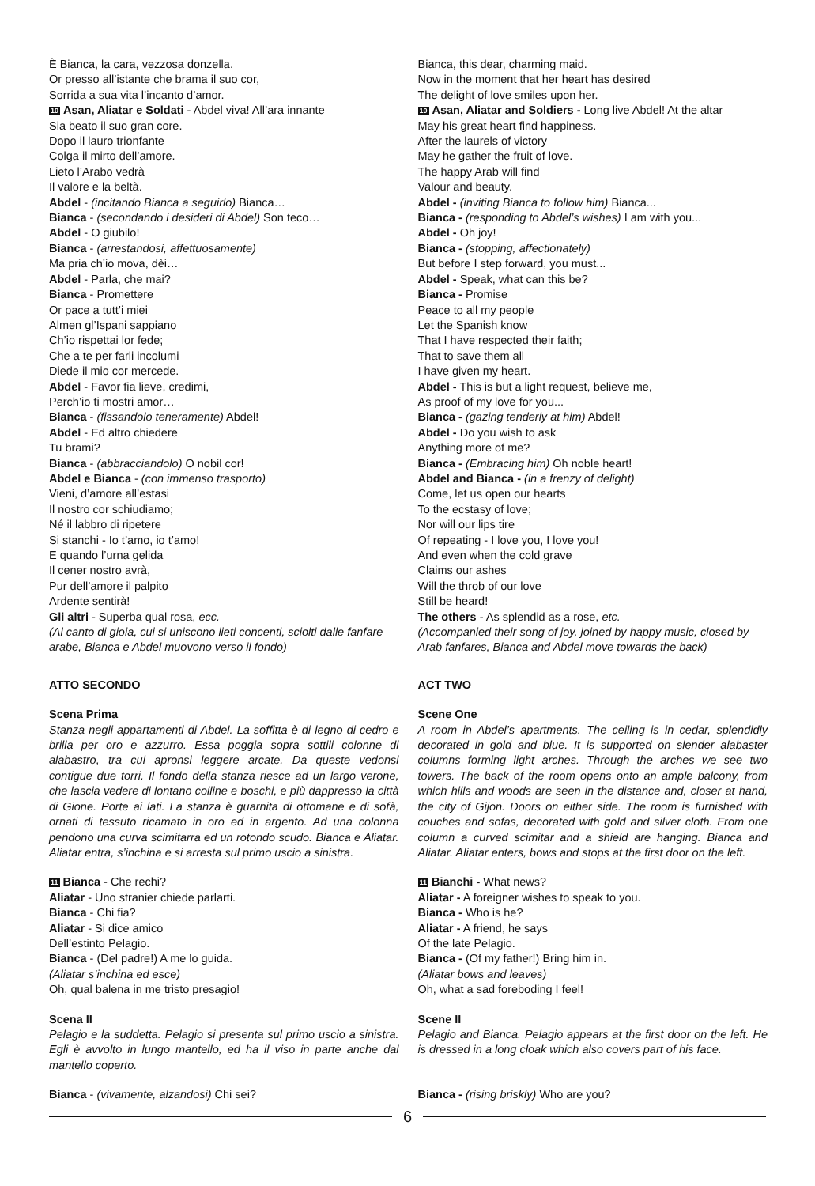È Bianca, la cara, vezzosa donzella.
Or presso all’istante che brama il suo cor,
Sorrida a sua vita l’incanto d’amor.
10 Asan, Aliatar e Soldati - Abdel viva! All’ara innante
Sia beato il suo gran core.
Dopo il lauro trionfante
Colga il mirto dell’amore.
Lieto l’Arabo vedrà
Il valore e la beltà.
Abdel - (incitando Bianca a seguirlo) Bianca…
Bianca - (secondando i desideri di Abdel) Son teco…
Abdel - O giubilo!
Bianca - (arrestandosi, affettuosamente)
Ma pria ch’io mova, dèi…
Abdel - Parla, che mai?
Bianca - Promettere
Or pace a tutt’i miei
Almen gl’Ispani sappiano
Ch’io rispettai lor fede;
Che a te per farli incolumi
Diede il mio cor mercede.
Abdel - Favor fia lieve, credimi,
Perch’io ti mostri amor…
Bianca - (fissandolo teneramente) Abdel!
Abdel - Ed altro chiedere
Tu brami?
Bianca - (abbracciandolo) O nobil cor!
Abdel e Bianca - (con immenso trasporto)
Vieni, d’amore all’estasi
Il nostro cor schiudiamo;
Né il labbro di ripetere
Si stanchi - Io t’amo, io t’amo!
E quando l’urna gelida
Il cener nostro avrà,
Pur dell’amore il palpito
Ardente sentirà!
Gli altri - Superba qual rosa, ecc.
(Al canto di gioia, cui si uniscono lieti concenti, sciolti dalle fanfare arabe, Bianca e Abdel muovono verso il fondo)
ATTO SECONDO
Scena Prima
Stanza negli appartamenti di Abdel. La soffitta è di legno di cedro e brilla per oro e azzurro. Essa poggia sopra sottili colonne di alabastro, tra cui apronsi leggere arcate. Da queste vedonsi contigue due torri. Il fondo della stanza riesce ad un largo verone, che lascia vedere di lontano colline e boschi, e più dappresso la città di Gione. Porte ai lati. La stanza è guarnita di ottomane e di sofà, ornati di tessuto ricamato in oro ed in argento. Ad una colonna pendono una curva scimitarra ed un rotondo scudo. Bianca e Aliatar. Aliatar entra, s’inchina e si arresta sul primo uscio a sinistra.
11 Bianca - Che rechi?
Aliatar - Uno stranier chiede parlarti.
Bianca - Chi fia?
Aliatar - Si dice amico
Dell’estinto Pelagio.
Bianca - (Del padre!) A me lo guida.
(Aliatar s’inchina ed esce)
Oh, qual balena in me tristo presagio!
Scena II
Pelagio e la suddetta. Pelagio si presenta sul primo uscio a sinistra. Egli è avvolto in lungo mantello, ed ha il viso in parte anche dal mantello coperto.
Bianca - (vivamente, alzandosi) Chi sei?
Bianca, this dear, charming maid.
Now in the moment that her heart has desired
The delight of love smiles upon her.
10 Asan, Aliatar and Soldiers - Long live Abdel! At the altar
May his great heart find happiness.
After the laurels of victory
May he gather the fruit of love.
The happy Arab will find
Valour and beauty.
Abdel - (inviting Bianca to follow him) Bianca...
Bianca - (responding to Abdel’s wishes) I am with you...
Abdel - Oh joy!
Bianca - (stopping, affectionately)
But before I step forward, you must...
Abdel - Speak, what can this be?
Bianca - Promise
Peace to all my people
Let the Spanish know
That I have respected their faith;
That to save them all
I have given my heart.
Abdel - This is but a light request, believe me,
As proof of my love for you...
Bianca - (gazing tenderly at him) Abdel!
Abdel - Do you wish to ask
Anything more of me?
Bianca - (Embracing him) Oh noble heart!
Abdel and Bianca - (in a frenzy of delight)
Come, let us open our hearts
To the ecstasy of love;
Nor will our lips tire
Of repeating - I love you, I love you!
And even when the cold grave
Claims our ashes
Will the throb of our love
Still be heard!
The others - As splendid as a rose, etc.
(Accompanied their song of joy, joined by happy music, closed by Arab fanfares, Bianca and Abdel move towards the back)
ACT TWO
Scene One
A room in Abdel’s apartments. The ceiling is in cedar, splendidly decorated in gold and blue. It is supported on slender alabaster columns forming light arches. Through the arches we see two towers. The back of the room opens onto an ample balcony, from which hills and woods are seen in the distance and, closer at hand, the city of Gijon. Doors on either side. The room is furnished with couches and sofas, decorated with gold and silver cloth. From one column a curved scimitar and a shield are hanging. Bianca and Aliatar. Aliatar enters, bows and stops at the first door on the left.
11 Bianchi - What news?
Aliatar - A foreigner wishes to speak to you.
Bianca - Who is he?
Aliatar - A friend, he says
Of the late Pelagio.
Bianca - (Of my father!) Bring him in.
(Aliatar bows and leaves)
Oh, what a sad foreboding I feel!
Scene II
Pelagio and Bianca. Pelagio appears at the first door on the left. He is dressed in a long cloak which also covers part of his face.
Bianca - (rising briskly) Who are you?
6